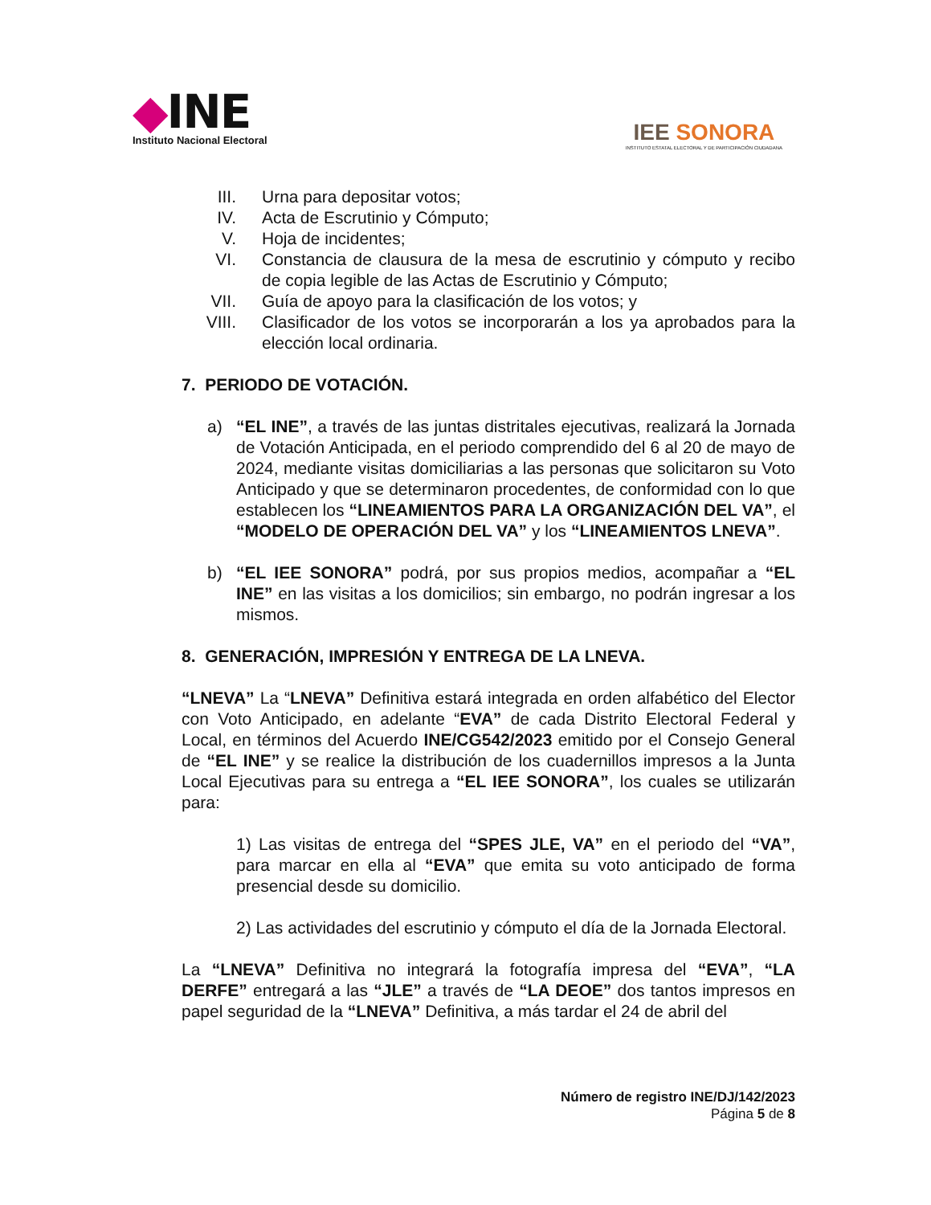◆INE
Instituto Nacional Electoral
IEE SONORA
INSTITUTO ESTATAL ELECTORAL Y DE PARTICIPACIÓN CIUDADANA
III. Urna para depositar votos;
IV. Acta de Escrutinio y Cómputo;
V. Hoja de incidentes;
VI. Constancia de clausura de la mesa de escrutinio y cómputo y recibo de copia legible de las Actas de Escrutinio y Cómputo;
VII. Guía de apoyo para la clasificación de los votos; y
VIII. Clasificador de los votos se incorporarán a los ya aprobados para la elección local ordinaria.
7. PERIODO DE VOTACIÓN.
a) “EL INE”, a través de las juntas distritales ejecutivas, realizará la Jornada de Votación Anticipada, en el periodo comprendido del 6 al 20 de mayo de 2024, mediante visitas domiciliarias a las personas que solicitaron su Voto Anticipado y que se determinaron procedentes, de conformidad con lo que establecen los “LINEAMIENTOS PARA LA ORGANIZACIÓN DEL VA”, el “MODELO DE OPERACIÓN DEL VA” y los “LINEAMIENTOS LNEVA”.
b) “EL IEE SONORA” podrá, por sus propios medios, acompañar a “EL INE” en las visitas a los domicilios; sin embargo, no podrán ingresar a los mismos.
8. GENERACIÓN, IMPRESIÓN Y ENTREGA DE LA LNEVA.
“LNEVA” La “LNEVA” Definitiva estará integrada en orden alfabético del Elector con Voto Anticipado, en adelante “EVA” de cada Distrito Electoral Federal y Local, en términos del Acuerdo INE/CG542/2023 emitido por el Consejo General de “EL INE” y se realice la distribución de los cuadernillos impresos a la Junta Local Ejecutivas para su entrega a “EL IEE SONORA”, los cuales se utilizarán para:
1) Las visitas de entrega del “SPES JLE, VA” en el periodo del “VA”, para marcar en ella al “EVA” que emita su voto anticipado de forma presencial desde su domicilio.
2) Las actividades del escrutinio y cómputo el día de la Jornada Electoral.
La “LNEVA” Definitiva no integrará la fotografía impresa del “EVA”, “LA DERFE” entregará a las “JLE” a través de “LA DEOE” dos tantos impresos en papel seguridad de la “LNEVA” Definitiva, a más tardar el 24 de abril del
Número de registro INE/DJ/142/2023
Página 5 de 8